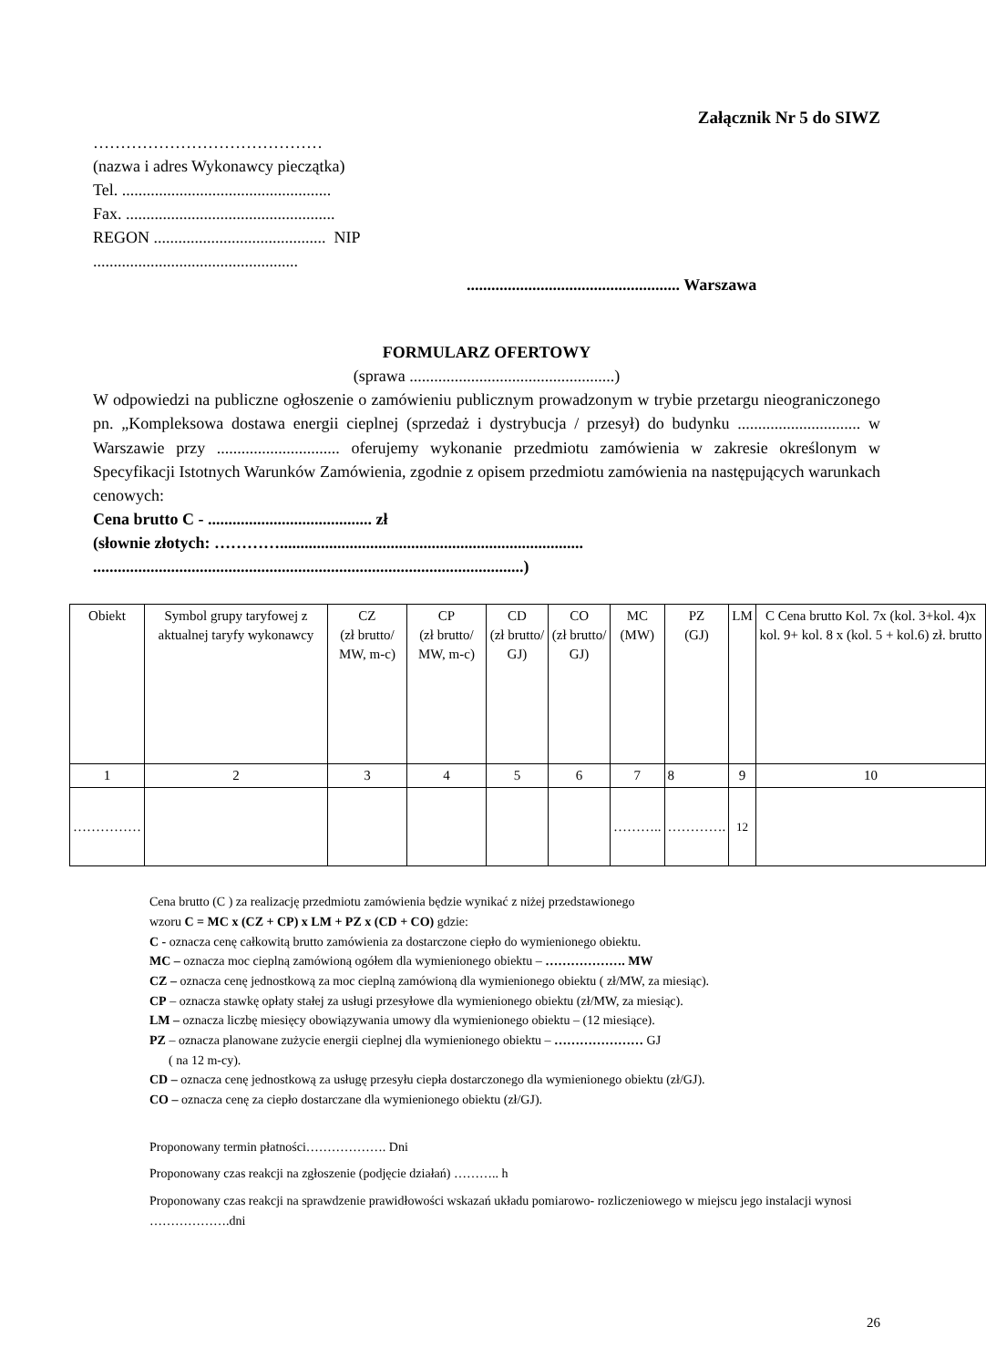Załącznik Nr 5 do SIWZ
……………………………………
(nazwa i adres Wykonawcy pieczątka)
Tel. ...................................................
Fax. ...................................................
REGON .......................................... NIP
..................................................
.................................................... Warszawa
FORMULARZ OFERTOWY
(sprawa ..................................................)
W odpowiedzi na publiczne ogłoszenie o zamówieniu publicznym prowadzonym w trybie przetargu nieograniczonego pn. „Kompleksowa dostawa energii cieplnej (sprzedaż i dystrybucja / przesył) do budynku .............................. w Warszawie przy .............................. oferujemy wykonanie przedmiotu zamówienia w zakresie określonym w Specyfikacji Istotnych Warunków Zamówienia, zgodnie z opisem przedmiotu zamówienia na następujących warunkach cenowych:
Cena brutto C - ........................................ zł
(słownie złotych: …………..........................................................................
.........................................................................................................)
| Obiekt | Symbol grupy taryfowej z aktualnej taryfy wykonawcy | CZ (zł brutto/ MW, m-c) | CP (zł brutto/ MW, m-c) | CD (zł brutto/ GJ) | CO (zł brutto/ GJ) | MC (MW) | PZ (GJ) | LM | C Cena brutto Kol. 7x (kol. 3+kol. 4)x kol. 9+ kol. 8 x (kol. 5 + kol.6) zł. brutto |
| --- | --- | --- | --- | --- | --- | --- | --- | --- | --- |
| 1 | 2 | 3 | 4 | 5 | 6 | 7 | 8 | 9 | 10 |
| …………… | | | | | | ……….. | …………. | 12 | |
Cena brutto (C ) za realizację przedmiotu zamówienia będzie wynikać z niżej przedstawionego
wzoru C = MC x (CZ + CP) x LM + PZ x (CD + CO) gdzie:
C - oznacza cenę całkowitą brutto zamówienia za dostarczone ciepło do wymienionego obiektu.
MC – oznacza moc cieplną zamówioną ogółem dla wymienionego obiektu – ………………. MW
CZ – oznacza cenę jednostkową za moc cieplną zamówioną dla wymienionego obiektu ( zł/MW, za miesiąc).
CP – oznacza stawkę opłaty stałej za usługi przesyłowe dla wymienionego obiektu (zł/MW, za miesiąc).
LM – oznacza liczbę miesięcy obowiązywania umowy dla wymienionego obiektu – (12 miesiące).
PZ – oznacza planowane zużycie energii cieplnej dla wymienionego obiektu – ………………… GJ
( na 12 m-cy).
CD – oznacza cenę jednostkową za usługę przesyłu ciepła dostarczonego dla wymienionego obiektu (zł/GJ).
CO – oznacza cenę za ciepło dostarczane dla wymienionego obiektu (zł/GJ).
Proponowany termin płatności………………. Dni
Proponowany czas reakcji na zgłoszenie (podjęcie działań) ……….. h
Proponowany czas reakcji na sprawdzenie prawidłowości wskazań układu pomiarowo- rozliczeniowego w miejscu jego instalacji wynosi ……………….dni
26